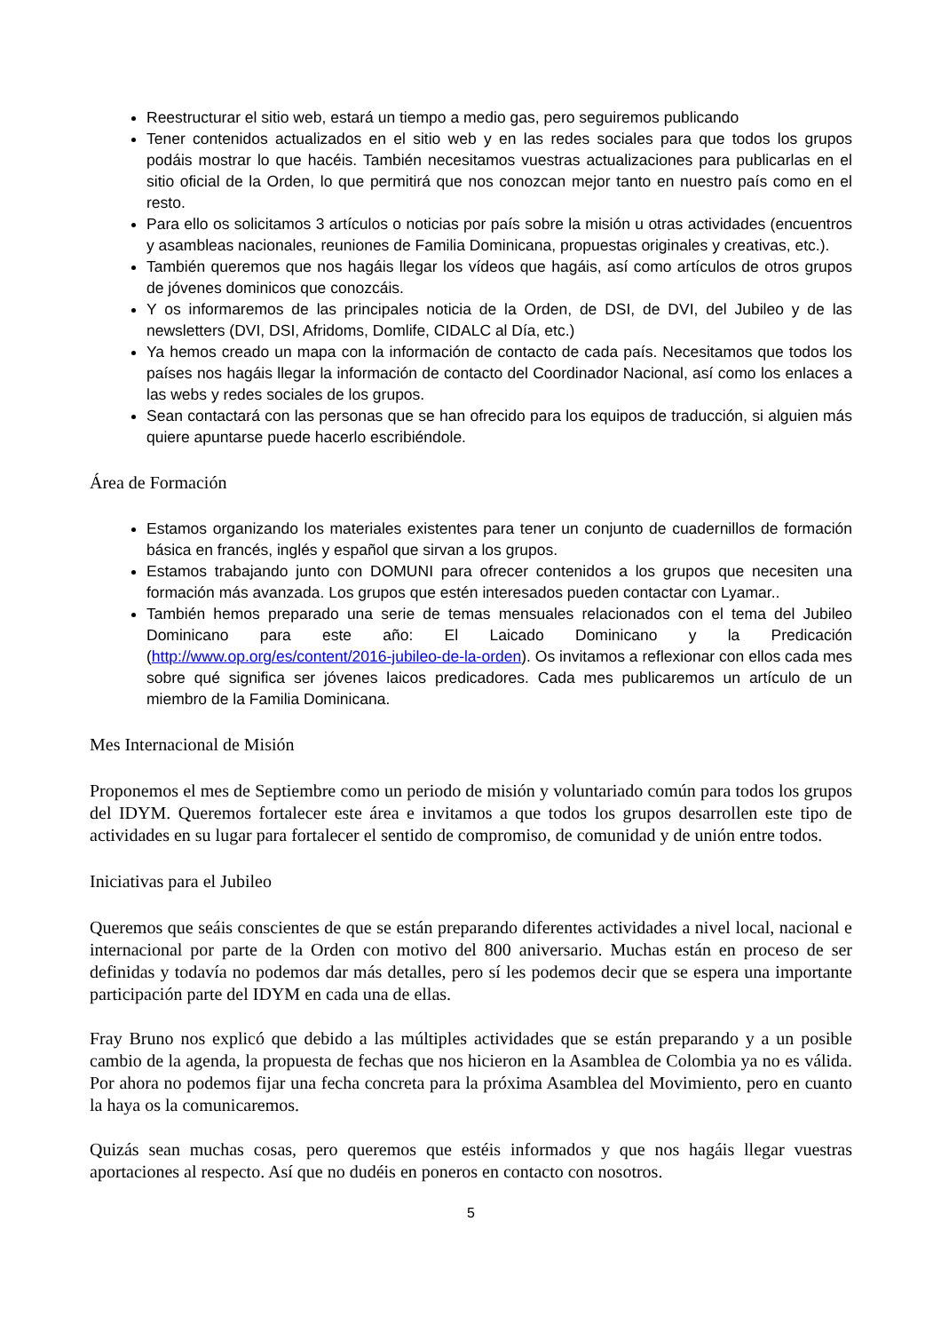Reestructurar el sitio web, estará un tiempo a medio gas, pero seguiremos publicando
Tener contenidos actualizados en el sitio web y en las redes sociales para que todos los grupos podáis mostrar lo que hacéis. También necesitamos vuestras actualizaciones para publicarlas en el sitio oficial de la Orden, lo que permitirá que nos conozcan mejor tanto en nuestro país como en el resto.
Para ello os solicitamos 3 artículos o noticias por país sobre la misión u otras actividades (encuentros y asambleas nacionales, reuniones de Familia Dominicana, propuestas originales y creativas, etc.).
También queremos que nos hagáis llegar los vídeos que hagáis, así como artículos de otros grupos de jóvenes dominicos que conozcáis.
Y os informaremos de las principales noticia de la Orden, de DSI, de DVI, del Jubileo y de las newsletters (DVI, DSI, Afridoms, Domlife, CIDALC al Día, etc.)
Ya hemos creado un mapa con la información de contacto de cada país. Necesitamos que todos los países nos hagáis llegar la información de contacto del Coordinador Nacional, así como los enlaces a las webs y redes sociales de los grupos.
Sean contactará con las personas que se han ofrecido para los equipos de traducción, si alguien más quiere apuntarse puede hacerlo escribiéndole.
Área de Formación
Estamos organizando los materiales existentes para tener un conjunto de cuadernillos de formación básica en francés, inglés y español que sirvan a los grupos.
Estamos trabajando junto con DOMUNI para ofrecer contenidos a los grupos que necesiten una formación más avanzada. Los grupos que estén interesados pueden contactar con Lyamar..
También hemos preparado una serie de temas mensuales relacionados con el tema del Jubileo Dominicano para este año: El Laicado Dominicano y la Predicación (http://www.op.org/es/content/2016-jubileo-de-la-orden). Os invitamos a reflexionar con ellos cada mes sobre qué significa ser jóvenes laicos predicadores. Cada mes publicaremos un artículo de un miembro de la Familia Dominicana.
Mes Internacional de Misión
Proponemos el mes de Septiembre como un periodo de misión y voluntariado común para todos los grupos del IDYM. Queremos fortalecer este área e invitamos a que todos los grupos desarrollen este tipo de actividades en su lugar para fortalecer el sentido de compromiso, de comunidad y de unión entre todos.
Iniciativas para el Jubileo
Queremos que seáis conscientes de que se están preparando diferentes actividades a nivel local, nacional e internacional por parte de la Orden con motivo del 800 aniversario. Muchas están en proceso de ser definidas y todavía no podemos dar más detalles, pero sí les podemos decir que se espera una importante participación parte del IDYM en cada una de ellas.
Fray Bruno nos explicó que debido a las múltiples actividades que se están preparando y a un posible cambio de la agenda, la propuesta de fechas que nos hicieron en la Asamblea de Colombia ya no es válida. Por ahora no podemos fijar una fecha concreta para la próxima Asamblea del Movimiento, pero en cuanto la haya os la comunicaremos.
Quizás sean muchas cosas, pero queremos que estéis informados y que nos hagáis llegar vuestras aportaciones al respecto. Así que no dudéis en poneros en contacto con nosotros.
5